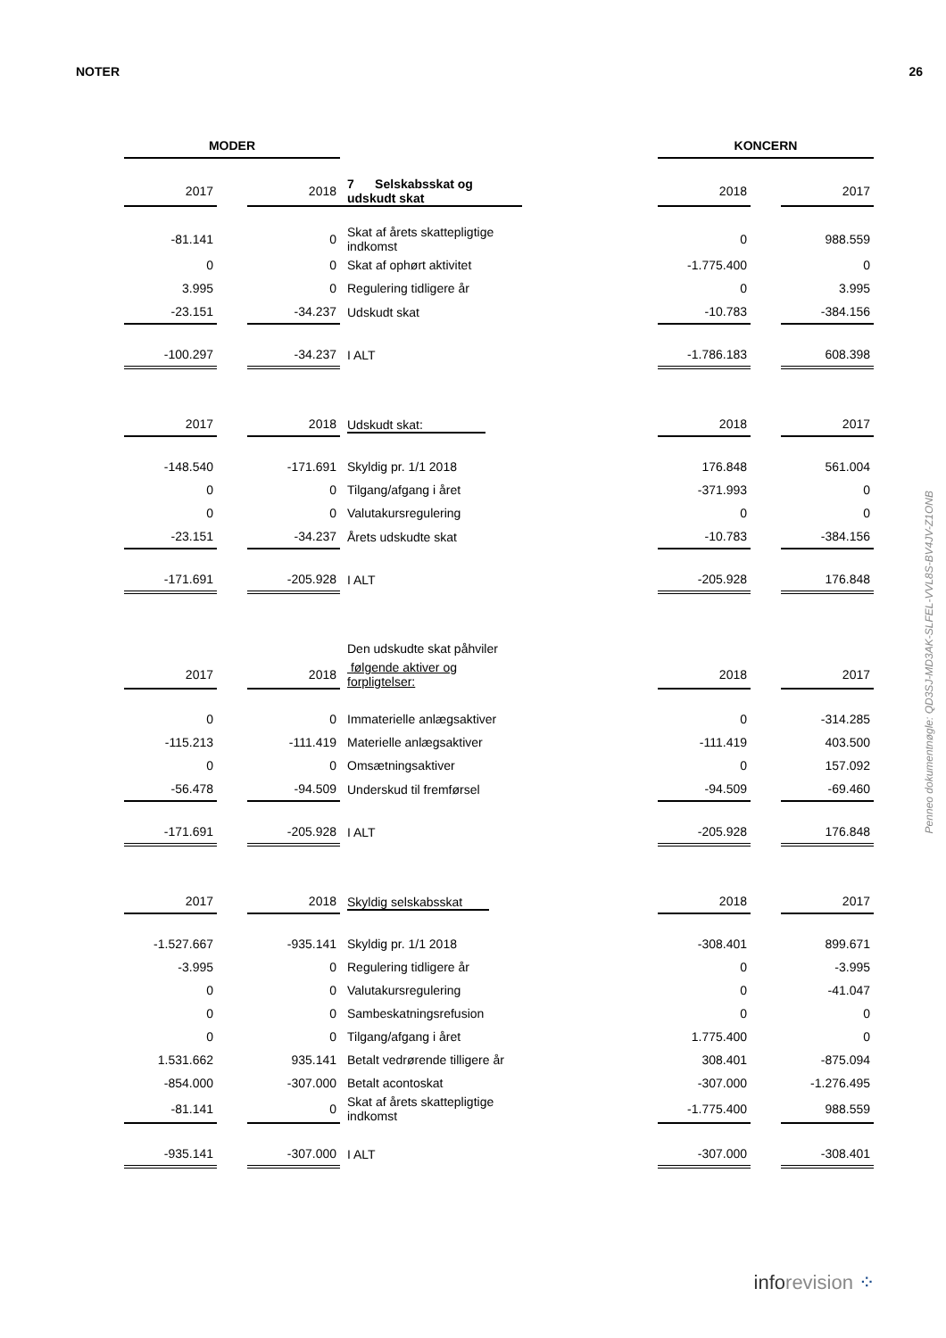NOTER 26
| MODER | | | | | | KONCERN | | |
| 2017 | | 2018 | 7 Selskabsskat og udskudt skat | | | 2018 | | 2017 |
| -81.141 | | 0 | Skat af årets skattepligtige indkomst | | | 0 | | 988.559 |
| 0 | | 0 | Skat af ophørt aktivitet | | | -1.775.400 | | 0 |
| 3.995 | | 0 | Regulering tidligere år | | | 0 | | 3.995 |
| -23.151 | | -34.237 | Udskudt skat | | | -10.783 | | -384.156 |
| -100.297 | | -34.237 | I ALT | | | -1.786.183 | | 608.398 |
| 2017 | | 2018 | Udskudt skat: | | | 2018 | | 2017 |
| -148.540 | | -171.691 | Skyldig pr. 1/1 2018 | | | 176.848 | | 561.004 |
| 0 | | 0 | Tilgang/afgang i året | | | -371.993 | | 0 |
| 0 | | 0 | Valutakursregulering | | | 0 | | 0 |
| -23.151 | | -34.237 | Årets udskudte skat | | | -10.783 | | -384.156 |
| -171.691 | | -205.928 | I ALT | | | -205.928 | | 176.848 |
| | | | Den udskudte skat påhviler | | | | | |
| 2017 | | 2018 | følgende aktiver og forpligtelser: | | | 2018 | | 2017 |
| 0 | | 0 | Immaterielle anlægsaktiver | | | 0 | | -314.285 |
| -115.213 | | -111.419 | Materielle anlægsaktiver | | | -111.419 | | 403.500 |
| 0 | | 0 | Omsætningsaktiver | | | 0 | | 157.092 |
| -56.478 | | -94.509 | Underskud til fremførsel | | | -94.509 | | -69.460 |
| -171.691 | | -205.928 | I ALT | | | -205.928 | | 176.848 |
| 2017 | | 2018 | Skyldig selskabsskat | | | 2018 | | 2017 |
| -1.527.667 | | -935.141 | Skyldig pr. 1/1 2018 | | | -308.401 | | 899.671 |
| -3.995 | | 0 | Regulering tidligere år | | | 0 | | -3.995 |
| 0 | | 0 | Valutakursregulering | | | 0 | | -41.047 |
| 0 | | 0 | Sambeskatningsrefusion | | | 0 | | 0 |
| 0 | | 0 | Tilgang/afgang i året | | | 1.775.400 | | 0 |
| 1.531.662 | | 935.141 | Betalt vedrørende tilligere år | | | 308.401 | | -875.094 |
| -854.000 | | -307.000 | Betalt acontoskat | | | -307.000 | | -1.276.495 |
| -81.141 | | 0 | Skat af årets skattepligtige indkomst | | | -1.775.400 | | 988.559 |
| -935.141 | | -307.000 | I ALT | | | -307.000 | | -308.401 |
Penneo dokumentnøgle: QD3SJ-MD3AK-SLFEL-VVL8S-BV4JV-Z1ONB
inforevision ⁘